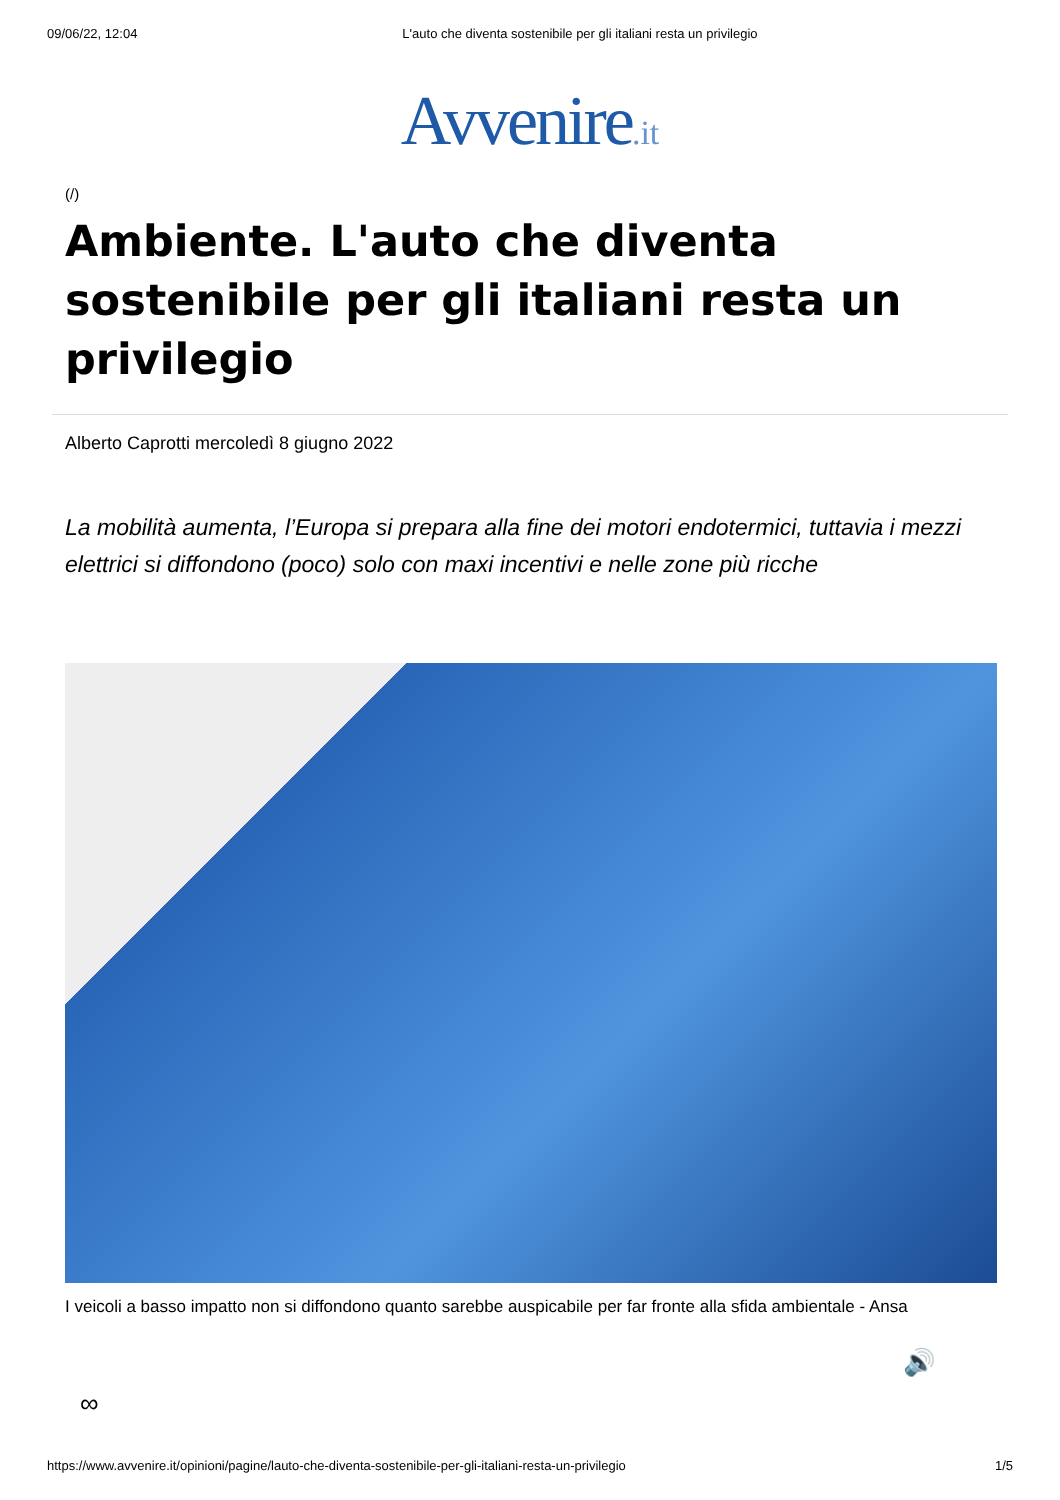09/06/22, 12:04 L'auto che diventa sostenibile per gli italiani resta un privilegio
Avvenire.it
(/)
Ambiente. L'auto che diventa sostenibile per gli italiani resta un privilegio
Alberto Caprotti mercoledì 8 giugno 2022
La mobilità aumenta, l’Europa si prepara alla fine dei motori endotermici, tuttavia i mezzi elettrici si diffondono (poco) solo con maxi incentivi e nelle zone più ricche
I veicoli a basso impatto non si diffondono quanto sarebbe auspicabile per far fronte alla sfida ambientale - Ansa
🔊
∞
https://www.avvenire.it/opinioni/pagine/lauto-che-diventa-sostenibile-per-gli-italiani-resta-un-privilegio 1/5